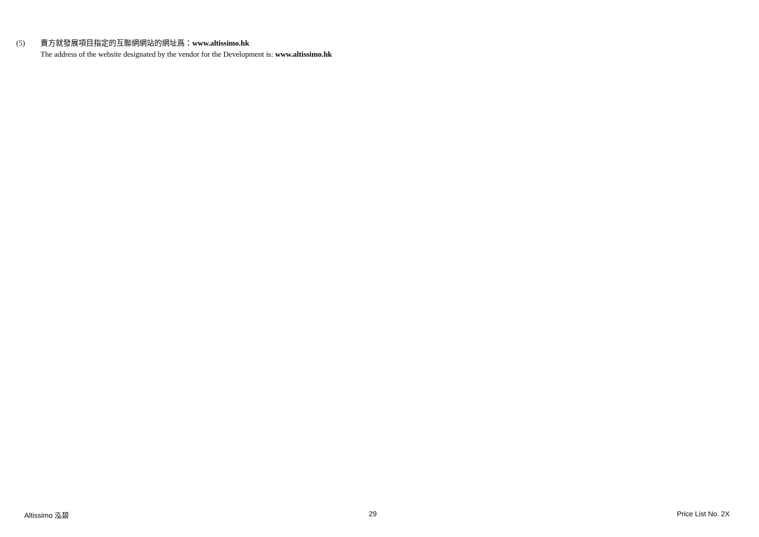(5) 賣方就發展項目指定的互聯網網站的網址爲：www.altissimo.hk
The address of the website designated by the vendor for the Development is: www.altissimo.hk
Altissimo 泓碧 29 Price List No. 2X